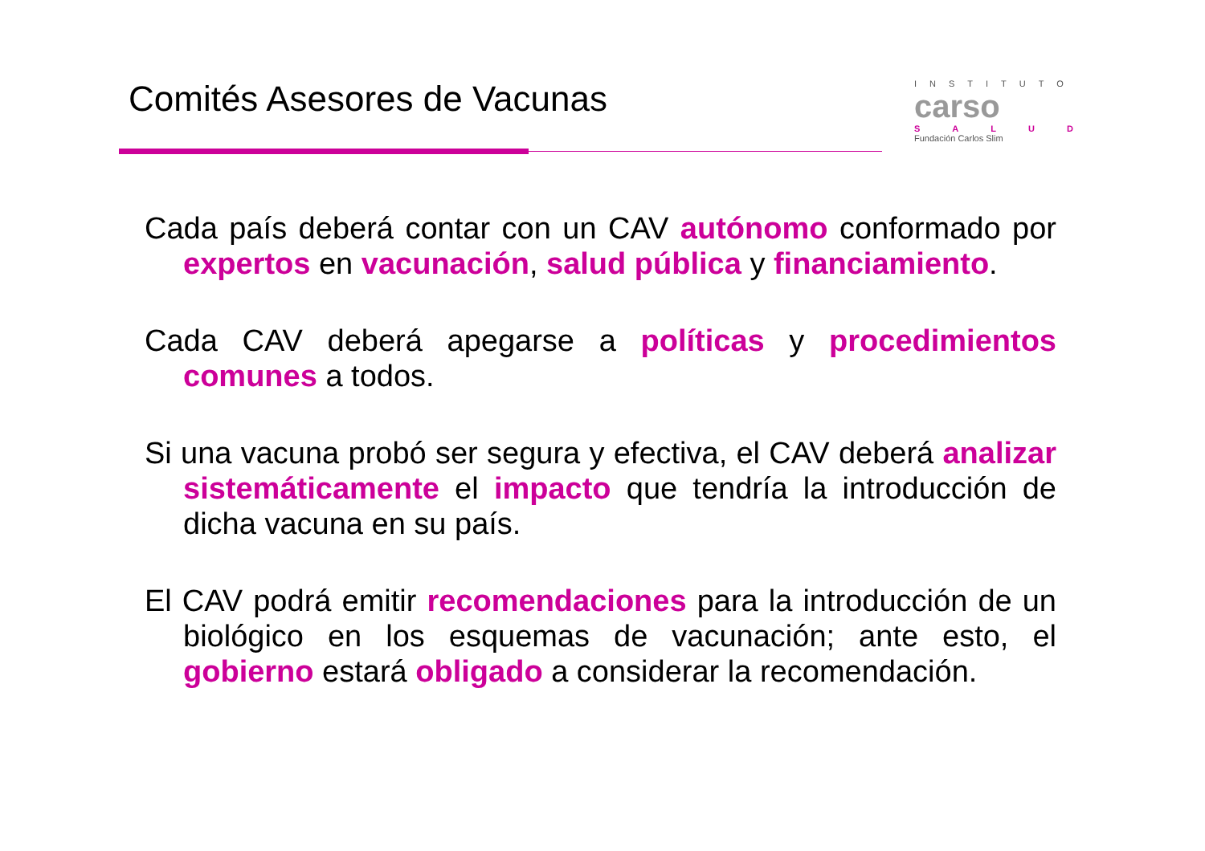Comités Asesores de Vacunas
INSTITUTO
carso
SALUD
Fundación Carlos Slim
Cada país deberá contar con un CAV autónomo conformado por expertos en vacunación, salud pública y financiamiento.
Cada CAV deberá apegarse a políticas y procedimientos comunes a todos.
Si una vacuna probó ser segura y efectiva, el CAV deberá analizar sistemáticamente el impacto que tendría la introducción de dicha vacuna en su país.
El CAV podrá emitir recomendaciones para la introducción de un biológico en los esquemas de vacunación; ante esto, el gobierno estará obligado a considerar la recomendación.